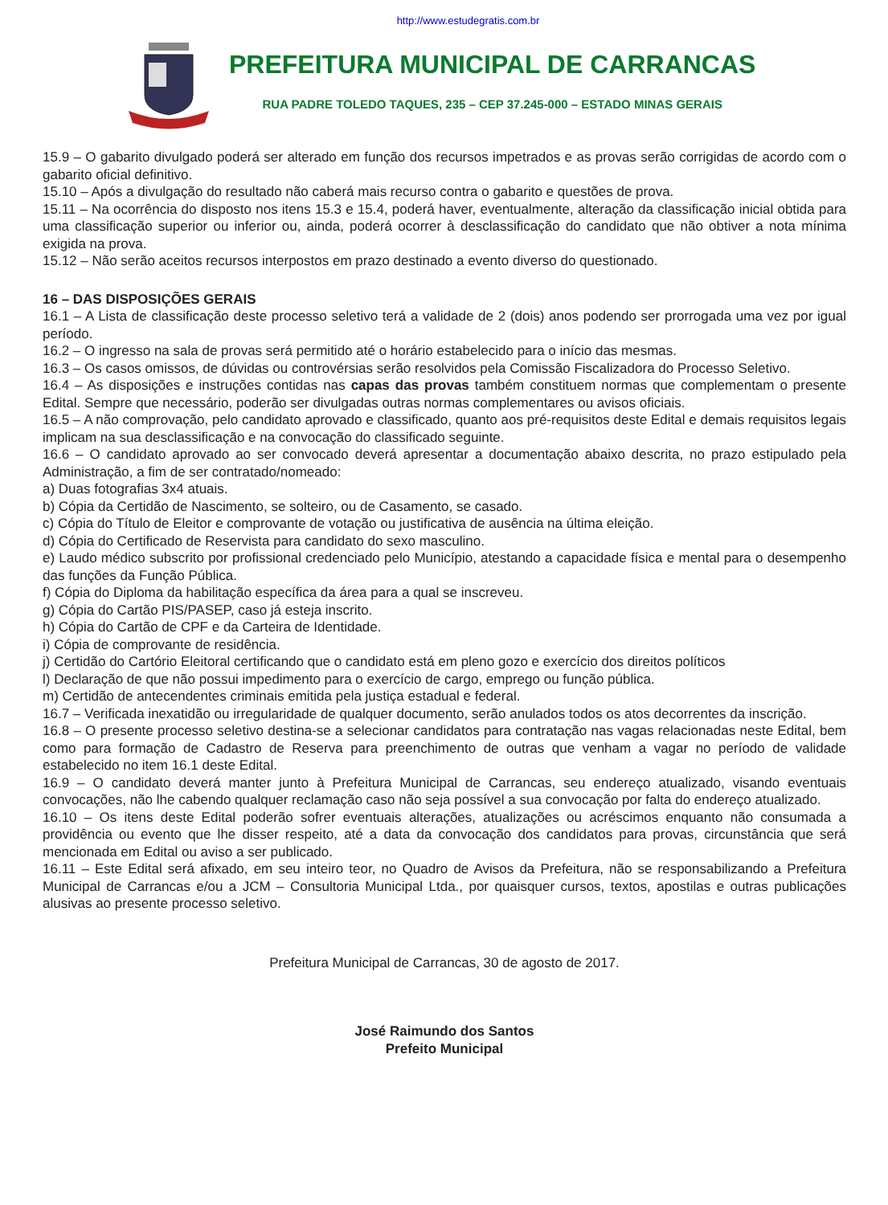http://www.estudegratis.com.br
PREFEITURA MUNICIPAL DE CARRANCAS
RUA PADRE TOLEDO TAQUES, 235 – CEP 37.245-000 – ESTADO MINAS GERAIS
15.9 – O gabarito divulgado poderá ser alterado em função dos recursos impetrados e as provas serão corrigidas de acordo com o gabarito oficial definitivo.
15.10 – Após a divulgação do resultado não caberá mais recurso contra o gabarito e questões de prova.
15.11 – Na ocorrência do disposto nos itens 15.3 e 15.4, poderá haver, eventualmente, alteração da classificação inicial obtida para uma classificação superior ou inferior ou, ainda, poderá ocorrer à desclassificação do candidato que não obtiver a nota mínima exigida na prova.
15.12 – Não serão aceitos recursos interpostos em prazo destinado a evento diverso do questionado.
16 – DAS DISPOSIÇÕES GERAIS
16.1 – A Lista de classificação deste processo seletivo terá a validade de 2 (dois) anos podendo ser prorrogada uma vez por igual período.
16.2 – O ingresso na sala de provas será permitido até o horário estabelecido para o início das mesmas.
16.3 – Os casos omissos, de dúvidas ou controvérsias serão resolvidos pela Comissão Fiscalizadora do Processo Seletivo.
16.4 – As disposições e instruções contidas nas capas das provas também constituem normas que complementam o presente Edital. Sempre que necessário, poderão ser divulgadas outras normas complementares ou avisos oficiais.
16.5 – A não comprovação, pelo candidato aprovado e classificado, quanto aos pré-requisitos deste Edital e demais requisitos legais implicam na sua desclassificação e na convocação do classificado seguinte.
16.6 – O candidato aprovado ao ser convocado deverá apresentar a documentação abaixo descrita, no prazo estipulado pela Administração, a fim de ser contratado/nomeado:
a) Duas fotografias 3x4 atuais.
b) Cópia da Certidão de Nascimento, se solteiro, ou de Casamento, se casado.
c) Cópia do Título de Eleitor e comprovante de votação ou justificativa de ausência na última eleição.
d) Cópia do Certificado de Reservista para candidato do sexo masculino.
e) Laudo médico subscrito por profissional credenciado pelo Município, atestando a capacidade física e mental para o desempenho das funções da Função Pública.
f) Cópia do Diploma da habilitação específica da área para a qual se inscreveu.
g) Cópia do Cartão PIS/PASEP, caso já esteja inscrito.
h) Cópia do Cartão de CPF e da Carteira de Identidade.
i) Cópia de comprovante de residência.
j) Certidão do Cartório Eleitoral certificando que o candidato está em pleno gozo e exercício dos direitos políticos
l) Declaração de que não possui impedimento para o exercício de cargo, emprego ou função pública.
m) Certidão de antecendentes criminais emitida pela justiça estadual e federal.
16.7 – Verificada inexatidão ou irregularidade de qualquer documento, serão anulados todos os atos decorrentes da inscrição.
16.8 – O presente processo seletivo destina-se a selecionar candidatos para contratação nas vagas relacionadas neste Edital, bem como para formação de Cadastro de Reserva para preenchimento de outras que venham a vagar no período de validade estabelecido no item 16.1 deste Edital.
16.9 – O candidato deverá manter junto à Prefeitura Municipal de Carrancas, seu endereço atualizado, visando eventuais convocações, não lhe cabendo qualquer reclamação caso não seja possível a sua convocação por falta do endereço atualizado.
16.10 – Os itens deste Edital poderão sofrer eventuais alterações, atualizações ou acréscimos enquanto não consumada a providência ou evento que lhe disser respeito, até a data da convocação dos candidatos para provas, circunstância que será mencionada em Edital ou aviso a ser publicado.
16.11 – Este Edital será afixado, em seu inteiro teor, no Quadro de Avisos da Prefeitura, não se responsabilizando a Prefeitura Municipal de Carrancas e/ou a JCM – Consultoria Municipal Ltda., por quaisquer cursos, textos, apostilas e outras publicações alusivas ao presente processo seletivo.
Prefeitura Municipal de Carrancas, 30 de agosto de 2017.
José Raimundo dos Santos
Prefeito Municipal